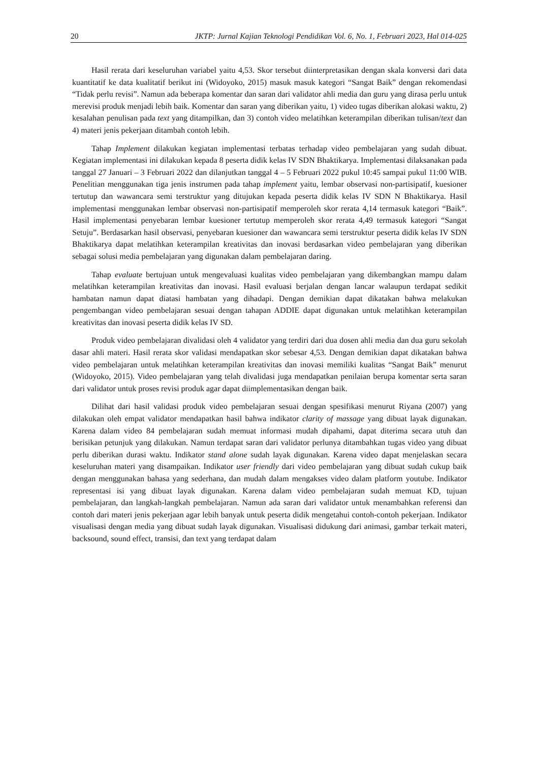20 JKTP: Jurnal Kajian Teknologi Pendidikan Vol. 6, No. 1, Februari 2023, Hal 014-025
Hasil rerata dari keseluruhan variabel yaitu 4,53. Skor tersebut diinterpretasikan dengan skala konversi dari data kuantitatif ke data kualitatif berikut ini (Widoyoko, 2015) masuk masuk kategori “Sangat Baik” dengan rekomendasi “Tidak perlu revisi”. Namun ada beberapa komentar dan saran dari validator ahli media dan guru yang dirasa perlu untuk merevisi produk menjadi lebih baik. Komentar dan saran yang diberikan yaitu, 1) video tugas diberikan alokasi waktu, 2) kesalahan penulisan pada text yang ditampilkan, dan 3) contoh video melatihkan keterampilan diberikan tulisan/text dan 4) materi jenis pekerjaan ditambah contoh lebih.
Tahap Implement dilakukan kegiatan implementasi terbatas terhadap video pembelajaran yang sudah dibuat. Kegiatan implementasi ini dilakukan kepada 8 peserta didik kelas IV SDN Bhaktikarya. Implementasi dilaksanakan pada tanggal 27 Januari – 3 Februari 2022 dan dilanjutkan tanggal 4 – 5 Februari 2022 pukul 10:45 sampai pukul 11:00 WIB. Penelitian menggunakan tiga jenis instrumen pada tahap implement yaitu, lembar observasi non-partisipatif, kuesioner tertutup dan wawancara semi terstruktur yang ditujukan kepada peserta didik kelas IV SDN N Bhaktikarya. Hasil implementasi menggunakan lembar observasi non-partisipatif memperoleh skor rerata 4,14 termasuk kategori “Baik”. Hasil implementasi penyebaran lembar kuesioner tertutup memperoleh skor rerata 4,49 termasuk kategori “Sangat Setuju”. Berdasarkan hasil observasi, penyebaran kuesioner dan wawancara semi terstruktur peserta didik kelas IV SDN Bhaktikarya dapat melatihkan keterampilan kreativitas dan inovasi berdasarkan video pembelajaran yang diberikan sebagai solusi media pembelajaran yang digunakan dalam pembelajaran daring.
Tahap evaluate bertujuan untuk mengevaluasi kualitas video pembelajaran yang dikembangkan mampu dalam melatihkan keterampilan kreativitas dan inovasi. Hasil evaluasi berjalan dengan lancar walaupun terdapat sedikit hambatan namun dapat diatasi hambatan yang dihadapi. Dengan demikian dapat dikatakan bahwa melakukan pengembangan video pembelajaran sesuai dengan tahapan ADDIE dapat digunakan untuk melatihkan keterampilan kreativitas dan inovasi peserta didik kelas IV SD.
Produk video pembelajaran divalidasi oleh 4 validator yang terdiri dari dua dosen ahli media dan dua guru sekolah dasar ahli materi. Hasil rerata skor validasi mendapatkan skor sebesar 4,53. Dengan demikian dapat dikatakan bahwa video pembelajaran untuk melatihkan keterampilan kreativitas dan inovasi memiliki kualitas “Sangat Baik” menurut (Widoyoko, 2015). Video pembelajaran yang telah divalidasi juga mendapatkan penilaian berupa komentar serta saran dari validator untuk proses revisi produk agar dapat diimplementasikan dengan baik.
Dilihat dari hasil validasi produk video pembelajaran sesuai dengan spesifikasi menurut Riyana (2007) yang dilakukan oleh empat validator mendapatkan hasil bahwa indikator clarity of massage yang dibuat layak digunakan. Karena dalam video 84 pembelajaran sudah memuat informasi mudah dipahami, dapat diterima secara utuh dan berisikan petunjuk yang dilakukan. Namun terdapat saran dari validator perlunya ditambahkan tugas video yang dibuat perlu diberikan durasi waktu. Indikator stand alone sudah layak digunakan. Karena video dapat menjelaskan secara keseluruhan materi yang disampaikan. Indikator user friendly dari video pembelajaran yang dibuat sudah cukup baik dengan menggunakan bahasa yang sederhana, dan mudah dalam mengakses video dalam platform youtube. Indikator representasi isi yang dibuat layak digunakan. Karena dalam video pembelajaran sudah memuat KD, tujuan pembelajaran, dan langkah-langkah pembelajaran. Namun ada saran dari validator untuk menambahkan referensi dan contoh dari materi jenis pekerjaan agar lebih banyak untuk peserta didik mengetahui contoh-contoh pekerjaan. Indikator visualisasi dengan media yang dibuat sudah layak digunakan. Visualisasi didukung dari animasi, gambar terkait materi, backsound, sound effect, transisi, dan text yang terdapat dalam